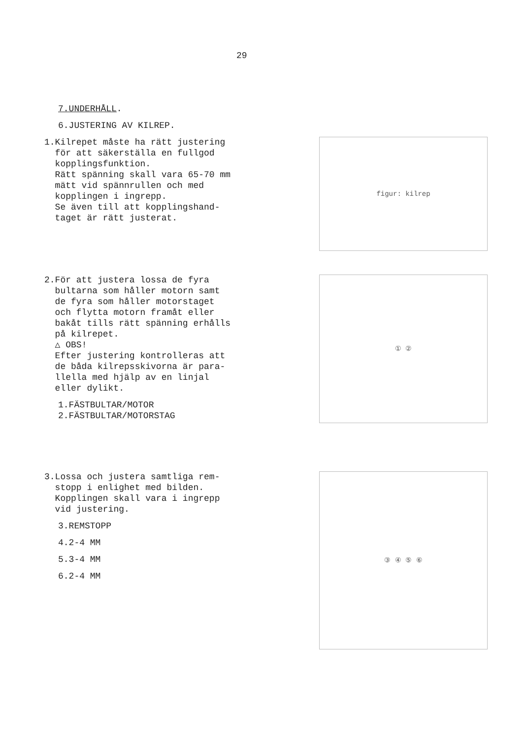29
7.UNDERHÅLL.
6.JUSTERING AV KILREP.
1.Kilrepet måste ha rätt justering
för att säkerställa en fullgod
kopplingsfunktion.
Rätt spänning skall vara 65-70 mm
mätt vid spännrullen och med
kopplingen i ingrepp.
Se även till att kopplingshand-
taget är rätt justerat.
figur: kilrep
2.För att justera lossa de fyra
bultarna som håller motorn samt
de fyra som håller motorstaget
och flytta motorn framåt eller
bakåt tills rätt spänning erhålls
på kilrepet.
△ OBS!
Efter justering kontrolleras att
de båda kilrepsskivorna är para-
llella med hjälp av en linjal
eller dylikt.
1.FÄSTBULTAR/MOTOR
2.FÄSTBULTAR/MOTORSTAG
① ②
3.Lossa och justera samtliga rem-
stopp i enlighet med bilden.
Kopplingen skall vara i ingrepp
vid justering.
3.REMSTOPP
4.2-4 MM
5.3-4 MM
6.2-4 MM
③ ④ ⑤ ⑥